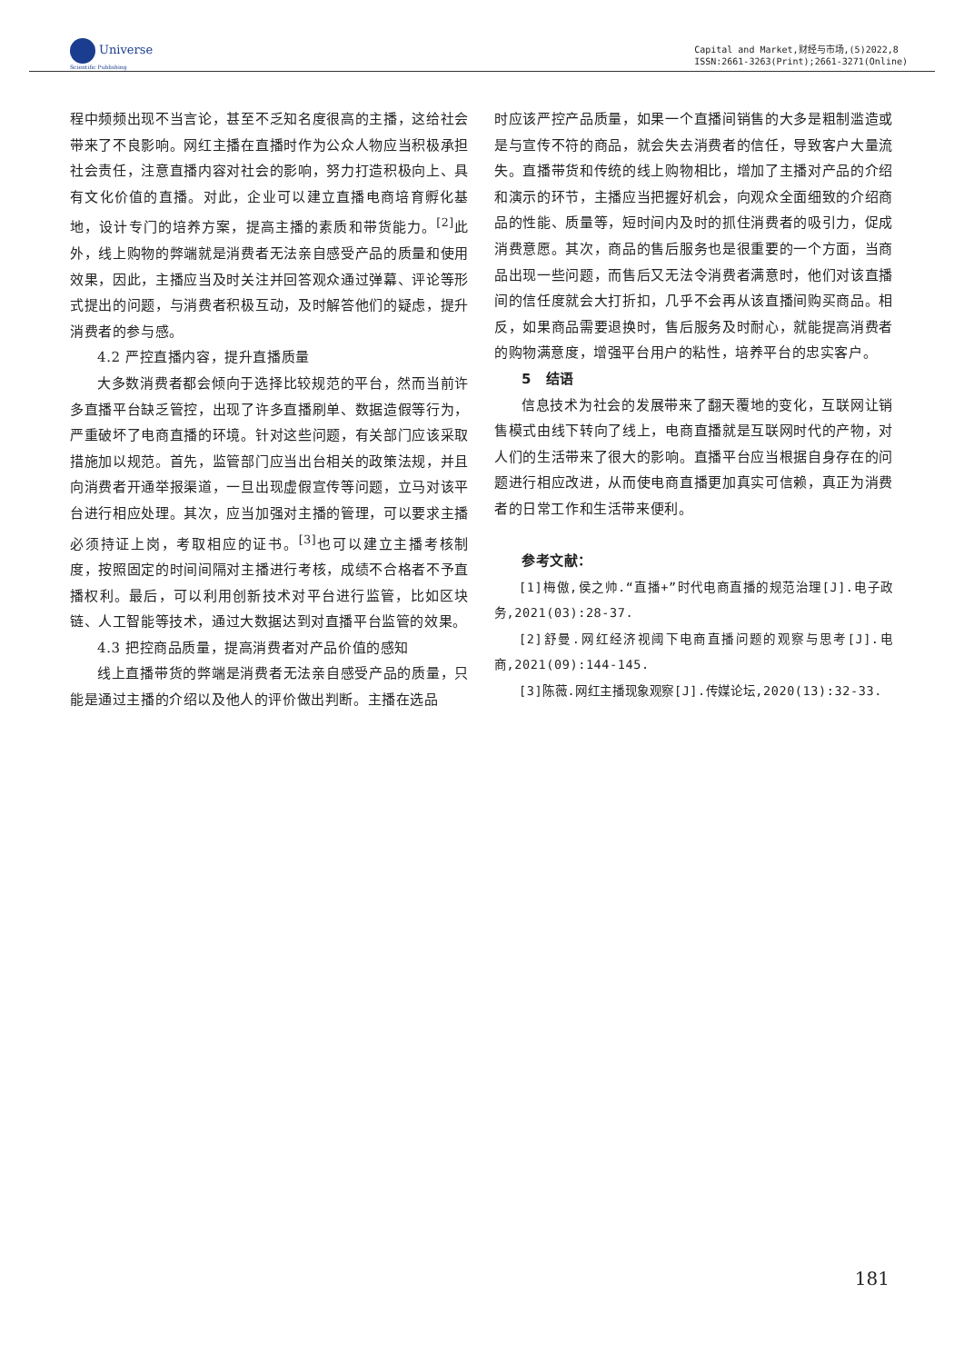Universe
Scientific Publishing
Capital and Market,财经与市场,(5)2022,8
ISSN:2661-3263(Print);2661-3271(Online)
程中频频出现不当言论，甚至不乏知名度很高的主播，这给社会带来了不良影响。网红主播在直播时作为公众人物应当积极承担社会责任，注意直播内容对社会的影响，努力打造积极向上、具有文化价值的直播。对此，企业可以建立直播电商培育孵化基地，设计专门的培养方案，提高主播的素质和带货能力。<sup>[2]</sup>此外，线上购物的弊端就是消费者无法亲自感受产品的质量和使用效果，因此，主播应当及时关注并回答观众通过弹幕、评论等形式提出的问题，与消费者积极互动，及时解答他们的疑虑，提升消费者的参与感。
4.2 严控直播内容，提升直播质量
大多数消费者都会倾向于选择比较规范的平台，然而当前许多直播平台缺乏管控，出现了许多直播刷单、数据造假等行为，严重破坏了电商直播的环境。针对这些问题，有关部门应该采取措施加以规范。首先，监管部门应当出台相关的政策法规，并且向消费者开通举报渠道，一旦出现虚假宣传等问题，立马对该平台进行相应处理。其次，应当加强对主播的管理，可以要求主播必须持证上岗，考取相应的证书。<sup>[3]</sup>也可以建立主播考核制度，按照固定的时间间隔对主播进行考核，成绩不合格者不予直播权利。最后，可以利用创新技术对平台进行监管，比如区块链、人工智能等技术，通过大数据达到对直播平台监管的效果。
4.3 把控商品质量，提高消费者对产品价值的感知
线上直播带货的弊端是消费者无法亲自感受产品的质量，只能是通过主播的介绍以及他人的评价做出判断。主播在选品
时应该严控产品质量，如果一个直播间销售的大多是粗制滥造或是与宣传不符的商品，就会失去消费者的信任，导致客户大量流失。直播带货和传统的线上购物相比，增加了主播对产品的介绍和演示的环节，主播应当把握好机会，向观众全面细致的介绍商品的性能、质量等，短时间内及时的抓住消费者的吸引力，促成消费意愿。其次，商品的售后服务也是很重要的一个方面，当商品出现一些问题，而售后又无法令消费者满意时，他们对该直播间的信任度就会大打折扣，几乎不会再从该直播间购买商品。相反，如果商品需要退换时，售后服务及时耐心，就能提高消费者的购物满意度，增强平台用户的粘性，培养平台的忠实客户。
5　结语
信息技术为社会的发展带来了翻天覆地的变化，互联网让销售模式由线下转向了线上，电商直播就是互联网时代的产物，对人们的生活带来了很大的影响。直播平台应当根据自身存在的问题进行相应改进，从而使电商直播更加真实可信赖，真正为消费者的日常工作和生活带来便利。
参考文献：
[1]梅傲,侯之帅.“直播+”时代电商直播的规范治理[J].电子政务,2021(03):28-37.
[2]舒曼.网红经济视阈下电商直播问题的观察与思考[J].电商,2021(09):144-145.
[3]陈薇.网红主播现象观察[J].传媒论坛,2020(13):32-33.
181